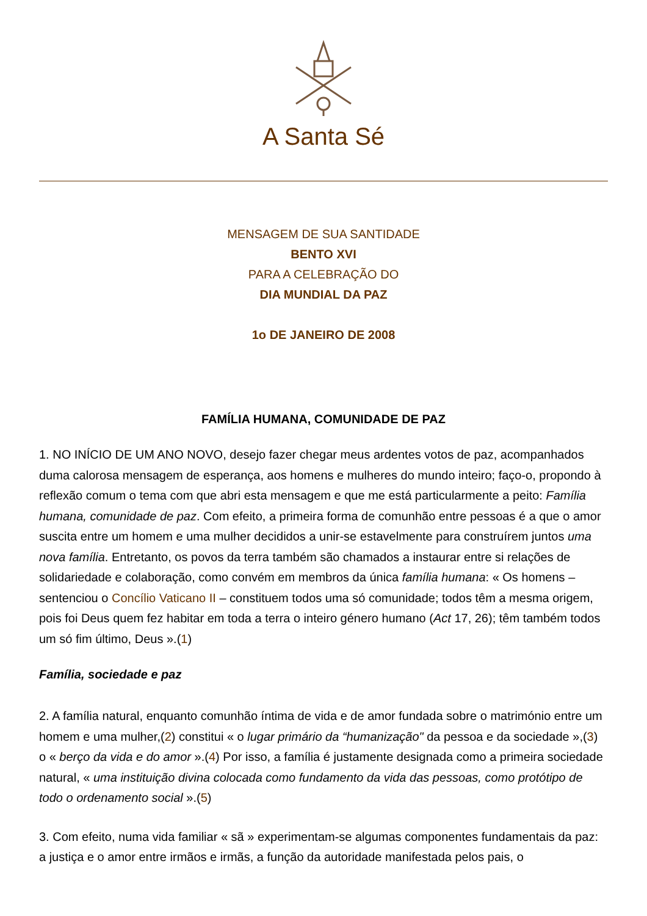A Santa Sé
MENSAGEM DE SUA SANTIDADE
BENTO XVI
PARA A CELEBRAÇÃO DO
DIA MUNDIAL DA PAZ
1o DE JANEIRO DE 2008
FAMÍLIA HUMANA, COMUNIDADE DE PAZ
1. NO INÍCIO DE UM ANO NOVO, desejo fazer chegar meus ardentes votos de paz, acompanhados duma calorosa mensagem de esperança, aos homens e mulheres do mundo inteiro; faço-o, propondo à reflexão comum o tema com que abri esta mensagem e que me está particularmente a peito: Família humana, comunidade de paz. Com efeito, a primeira forma de comunhão entre pessoas é a que o amor suscita entre um homem e uma mulher decididos a unir-se estavelmente para construírem juntos uma nova família. Entretanto, os povos da terra também são chamados a instaurar entre si relações de solidariedade e colaboração, como convém em membros da única família humana: « Os homens – sentenciou o Concílio Vaticano II – constituem todos uma só comunidade; todos têm a mesma origem, pois foi Deus quem fez habitar em toda a terra o inteiro género humano (Act 17, 26); têm também todos um só fim último, Deus ».(1)
Família, sociedade e paz
2. A família natural, enquanto comunhão íntima de vida e de amor fundada sobre o matrimónio entre um homem e uma mulher,(2) constitui « o lugar primário da “humanização" da pessoa e da sociedade »,(3) o « berço da vida e do amor ».(4) Por isso, a família é justamente designada como a primeira sociedade natural, « uma instituição divina colocada como fundamento da vida das pessoas, como protótipo de todo o ordenamento social ».(5)
3. Com efeito, numa vida familiar « sã » experimentam-se algumas componentes fundamentais da paz: a justiça e o amor entre irmãos e irmãs, a função da autoridade manifestada pelos pais, o